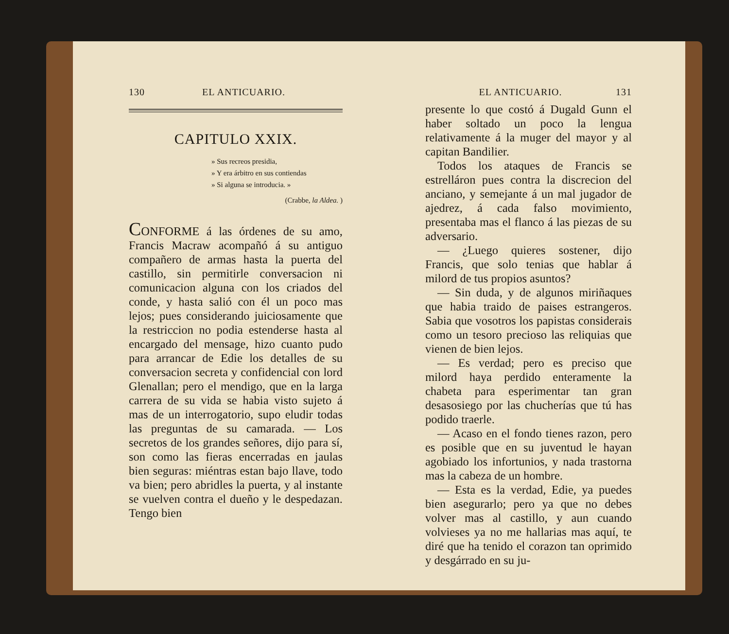130 EL ANTICUARIO.
CAPITULO XXIX.
» Sus recreos presidia,
» Y era árbitro en sus contiendas
» Si alguna se introducia. »
(Crabbe, la Aldea. )
CONFORME á las órdenes de su amo, Francis Macraw acompañó á su antiguo compañero de armas hasta la puerta del castillo, sin permitirle conversacion ni comunicacion alguna con los criados del conde, y hasta salió con él un poco mas lejos; pues considerando juiciosamente que la restriccion no podia estenderse hasta al encargado del mensage, hizo cuanto pudo para arrancar de Edie los detalles de su conversacion secreta y confidencial con lord Glenallan; pero el mendigo, que en la larga carrera de su vida se habia visto sujeto á mas de un interrogatorio, supo eludir todas las preguntas de su camarada. — Los secretos de los grandes señores, dijo para sí, son como las fieras encerradas en jaulas bien seguras: miéntras estan bajo llave, todo va bien; pero abridles la puerta, y al instante se vuelven contra el dueño y le despedazan. Tengo bien
EL ANTICUARIO. 131
presente lo que costó á Dugald Gunn el haber soltado un poco la lengua relativamente á la muger del mayor y al capitan Bandilier.
Todos los ataques de Francis se estrelláron pues contra la discrecion del anciano, y semejante á un mal jugador de ajedrez, á cada falso movimiento, presentaba mas el flanco á las piezas de su adversario.
— ¿Luego quieres sostener, dijo Francis, que solo tenias que hablar á milord de tus propios asuntos?
— Sin duda, y de algunos miriñaques que habia traido de paises estrangeros. Sabia que vosotros los papistas considerais como un tesoro precioso las reliquias que vienen de bien lejos.
— Es verdad; pero es preciso que milord haya perdido enteramente la chabeta para esperimentar tan gran desasosiego por las chucherías que tú has podido traerle.
— Acaso en el fondo tienes razon, pero es posible que en su juventud le hayan agobiado los infortunios, y nada trastorna mas la cabeza de un hombre.
— Esta es la verdad, Edie, ya puedes bien asegurarlo; pero ya que no debes volver mas al castillo, y aun cuando volvieses ya no me hallarias mas aquí, te diré que ha tenido el corazon tan oprimido y desgárrado en su ju-